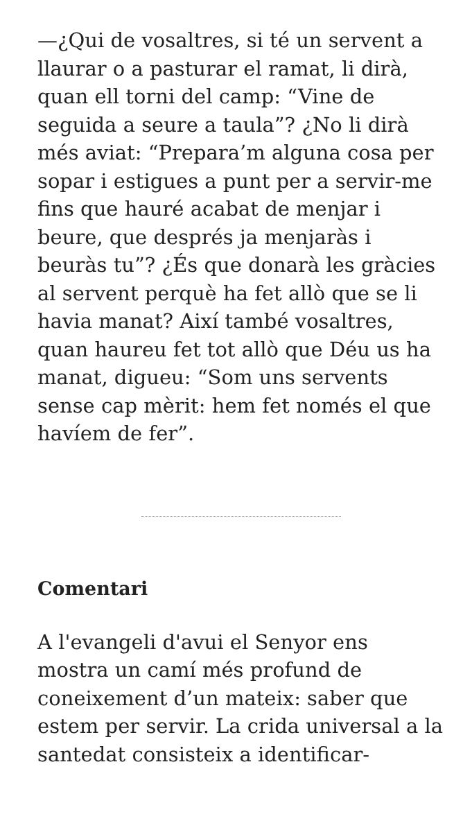—¿Qui de vosaltres, si té un servent a llaurar o a pasturar el ramat, li dirà, quan ell torni del camp: “Vine de seguida a seure a taula”? ¿No li dirà més aviat: “Prepara’m alguna cosa per sopar i estigues a punt per a servir-me fins que hauré acabat de menjar i beure, que després ja menjaràs i beuràs tu”? ¿És que donarà les gràcies al servent perquè ha fet allò que se li havia manat? Així també vosaltres, quan haureu fet tot allò que Déu us ha manat, digueu: “Som uns servents sense cap mèrit: hem fet només el que havíem de fer”.
Comentari
A l'evangeli d'avui el Senyor ens mostra un camí més profund de coneixement d’un mateix: saber que estem per servir. La crida universal a la santedat consisteix a identificar-